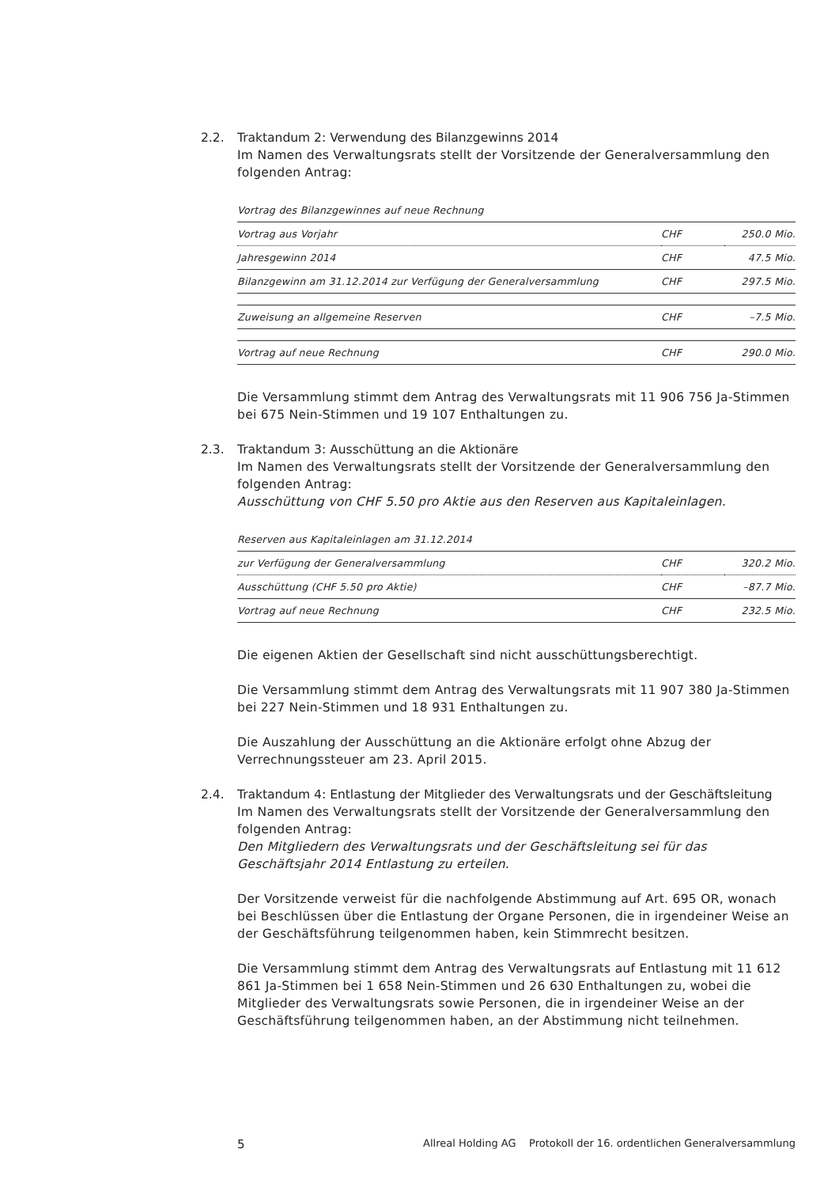2.2. Traktandum 2: Verwendung des Bilanzgewinns 2014
Im Namen des Verwaltungsrats stellt der Vorsitzende der Generalversammlung den folgenden Antrag:
| Vortrag des Bilanzgewinnes auf neue Rechnung | | |
| Vortrag aus Vorjahr | CHF | 250.0 Mio. |
| Jahresgewinn 2014 | CHF | 47.5 Mio. |
| Bilanzgewinn am 31.12.2014 zur Verfügung der Generalversammlung | CHF | 297.5 Mio. |
| Zuweisung an allgemeine Reserven | CHF | –7.5 Mio. |
| Vortrag auf neue Rechnung | CHF | 290.0 Mio. |
Die Versammlung stimmt dem Antrag des Verwaltungsrats mit 11 906 756 Ja-Stimmen bei 675 Nein-Stimmen und 19 107 Enthaltungen zu.
2.3. Traktandum 3: Ausschüttung an die Aktionäre
Im Namen des Verwaltungsrats stellt der Vorsitzende der Generalversammlung den folgenden Antrag:
Ausschüttung von CHF 5.50 pro Aktie aus den Reserven aus Kapitaleinlagen.
| Reserven aus Kapitaleinlagen am 31.12.2014 | | |
| zur Verfügung der Generalversammlung | CHF | 320.2 Mio. |
| Ausschüttung (CHF 5.50 pro Aktie) | CHF | –87.7 Mio. |
| Vortrag auf neue Rechnung | CHF | 232.5 Mio. |
Die eigenen Aktien der Gesellschaft sind nicht ausschüttungsberechtigt.
Die Versammlung stimmt dem Antrag des Verwaltungsrats mit 11 907 380 Ja-Stimmen bei 227 Nein-Stimmen und 18 931 Enthaltungen zu.
Die Auszahlung der Ausschüttung an die Aktionäre erfolgt ohne Abzug der Verrechnungssteuer am 23. April 2015.
2.4. Traktandum 4: Entlastung der Mitglieder des Verwaltungsrats und der Geschäftsleitung
Im Namen des Verwaltungsrats stellt der Vorsitzende der Generalversammlung den folgenden Antrag:
Den Mitgliedern des Verwaltungsrats und der Geschäftsleitung sei für das Geschäftsjahr 2014 Entlastung zu erteilen.
Der Vorsitzende verweist für die nachfolgende Abstimmung auf Art. 695 OR, wonach bei Beschlüssen über die Entlastung der Organe Personen, die in irgendeiner Weise an der Geschäftsführung teilgenommen haben, kein Stimmrecht besitzen.
Die Versammlung stimmt dem Antrag des Verwaltungsrats auf Entlastung mit 11 612 861 Ja-Stimmen bei 1 658 Nein-Stimmen und 26 630 Enthaltungen zu, wobei die Mitglieder des Verwaltungsrats sowie Personen, die in irgendeiner Weise an der Geschäftsführung teilgenommen haben, an der Abstimmung nicht teilnehmen.
5 Allreal Holding AG Protokoll der 16. ordentlichen Generalversammlung